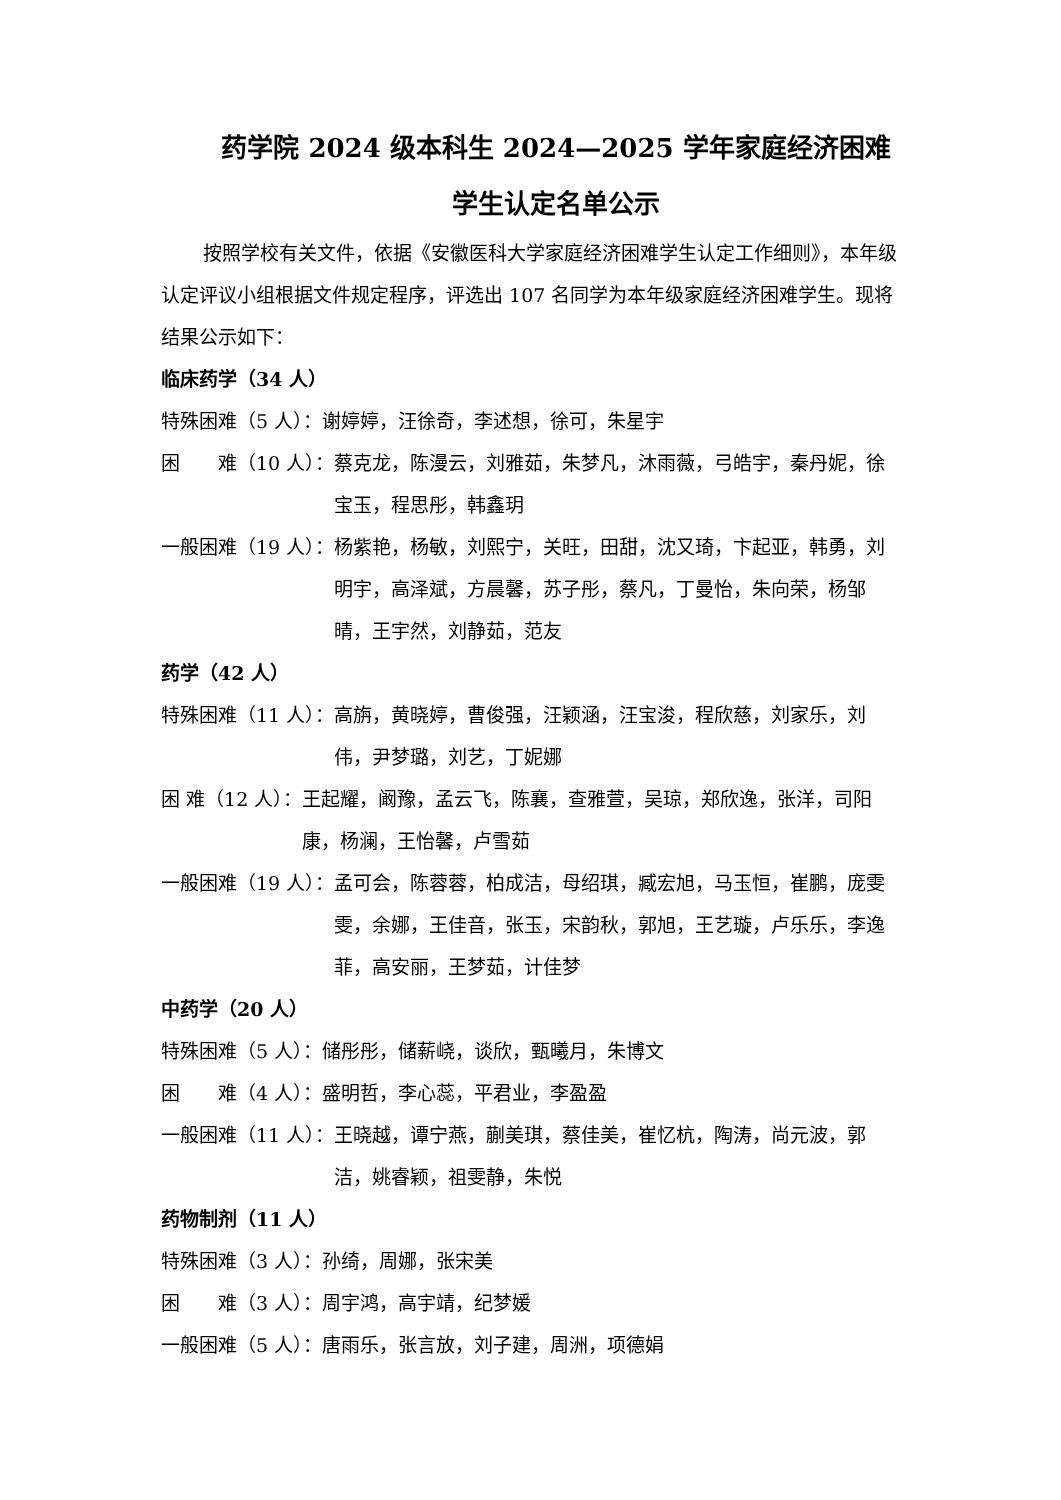药学院 2024 级本科生 2024—2025 学年家庭经济困难
学生认定名单公示
按照学校有关文件，依据《安徽医科大学家庭经济困难学生认定工作细则》，本年级认定评议小组根据文件规定程序，评选出 107 名同学为本年级家庭经济困难学生。现将结果公示如下：
临床药学（34 人）
特殊困难（5 人）： 谢婷婷，汪徐奇，李述想，徐可，朱星宇
困　　难（10 人）： 蔡克龙，陈漫云，刘雅茹，朱梦凡，沐雨薇，弓皓宇，秦丹妮，徐宝玉，程思彤，韩鑫玥
一般困难（19 人）： 杨紫艳，杨敏，刘熙宁，关旺，田甜，沈又琦，卞起亚，韩勇，刘明宇，高泽斌，方晨馨，苏子彤，蔡凡，丁曼怡，朱向荣，杨邹晴，王宇然，刘静茹，范友
药学（42 人）
特殊困难（11 人）： 高旃，黄晓婷，曹俊强，汪颖涵，汪宝浚，程欣慈，刘家乐，刘伟，尹梦璐，刘艺，丁妮娜
困 难（12 人）： 王起耀，阚豫，孟云飞，陈襄，查雅萱，吴琼，郑欣逸，张洋，司阳康，杨澜，王怡馨，卢雪茹
一般困难（19 人）： 孟可会，陈蓉蓉，柏成洁，母绍琪，臧宏旭，马玉恒，崔鹏，庞雯雯，余娜，王佳音，张玉，宋韵秋，郭旭，王艺璇，卢乐乐，李逸菲，高安丽，王梦茹，计佳梦
中药学（20 人）
特殊困难（5 人）： 储彤彤，储薪峣，谈欣，甄曦月，朱博文
困　　难（4 人）： 盛明哲，李心蕊，平君业，李盈盈
一般困难（11 人）： 王晓越，谭宁燕，蒯美琪，蔡佳美，崔忆杭，陶涛，尚元波，郭洁，姚睿颖，祖雯静，朱悦
药物制剂（11 人）
特殊困难（3 人）： 孙绮，周娜，张宋美
困　　难（3 人）： 周宇鸿，高宇靖，纪梦媛
一般困难（5 人）： 唐雨乐，张言放，刘子建，周洲，项德娟